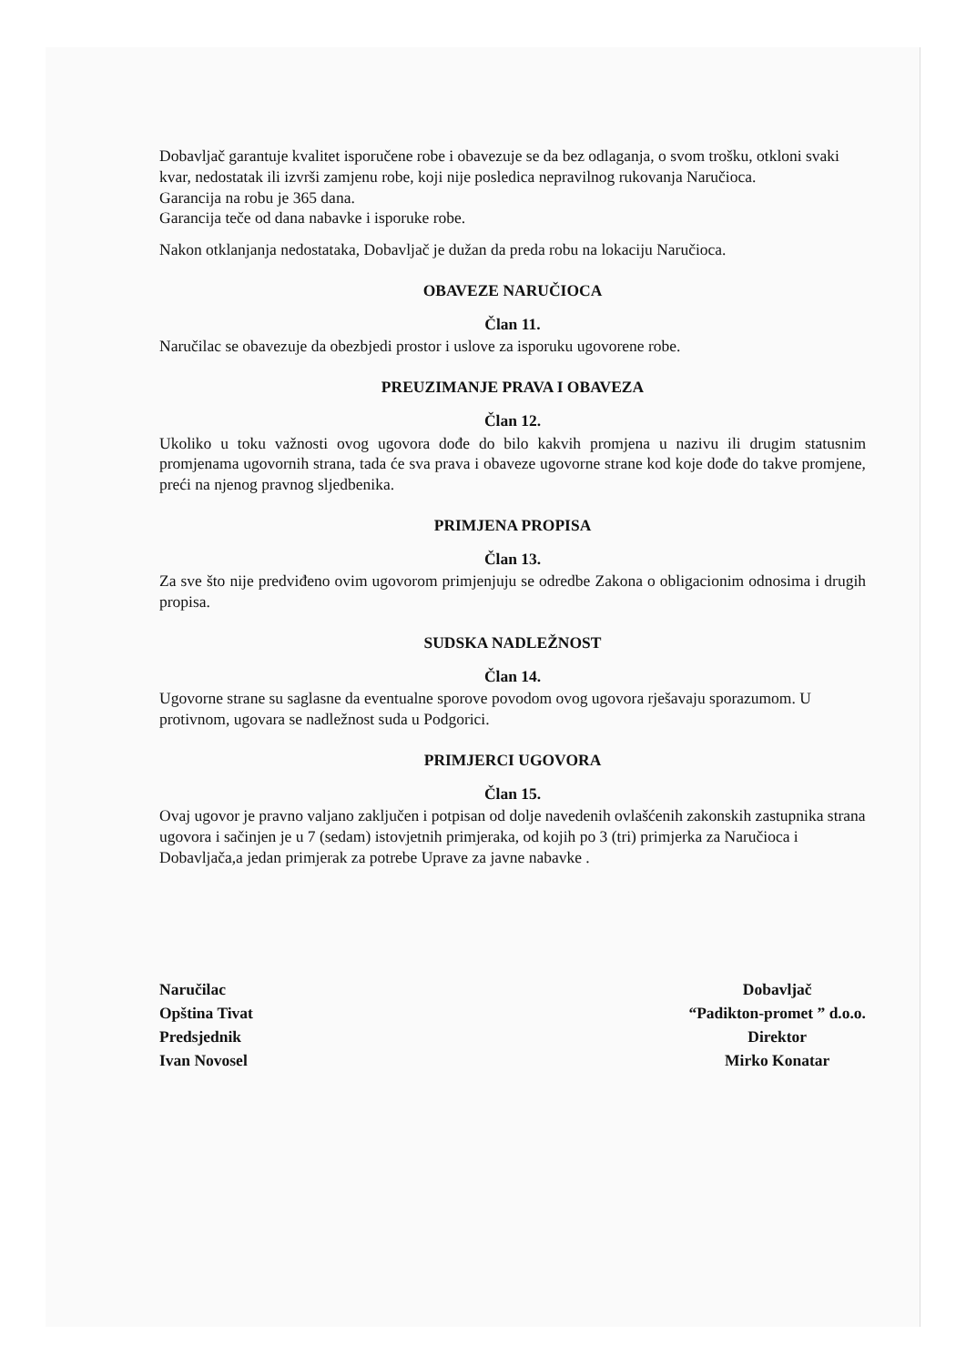Dobavljač garantuje kvalitet isporučene robe i obavezuje se da bez odlaganja, o svom trošku, otkloni svaki kvar, nedostatak ili izvrši zamjenu robe, koji nije posledica nepravilnog rukovanja Naručioca.
Garancija na robu je 365 dana.
Garancija teče od dana nabavke i isporuke robe.
Nakon otklanjanja nedostataka, Dobavljač je dužan da preda robu na lokaciju Naručioca.
OBAVEZE NARUČIOCA
Član 11.
Naručilac se obavezuje da obezbjedi prostor i uslove za isporuku ugovorene robe.
PREUZIMANJE PRAVA I OBAVEZA
Član 12.
Ukoliko u toku važnosti ovog ugovora dođe do bilo kakvih promjena u nazivu ili drugim statusnim promjenama ugovornih strana, tada će sva prava i obaveze ugovorne strane kod koje dođe do takve promjene, preći na njenog pravnog sljedbenika.
PRIMJENA PROPISA
Član 13.
Za sve što nije predviđeno ovim ugovorom primjenjuju se odredbe Zakona o obligacionim odnosima i drugih propisa.
SUDSKA NADLEŽNOST
Član 14.
Ugovorne strane su saglasne da eventualne sporove povodom ovog ugovora rješavaju sporazumom. U protivnom, ugovara se nadležnost suda u Podgorici.
PRIMJERCI UGOVORA
Član 15.
Ovaj ugovor je pravno valjano zaključen i potpisan od dolje navedenih ovlašćenih zakonskih zastupnika strana ugovora i sačinjen je u 7 (sedam) istovjetnih primjeraka, od kojih po 3 (tri) primjerka za Naručioca i Dobavljača,a jedan primjerak za potrebe Uprave za javne nabavke .
Naručilac
Opština Tivat
Predsjednik
Ivan Novosel
Dobavljač
“Padikton-promet ” d.o.o.
Direktor
Mirko Konatar